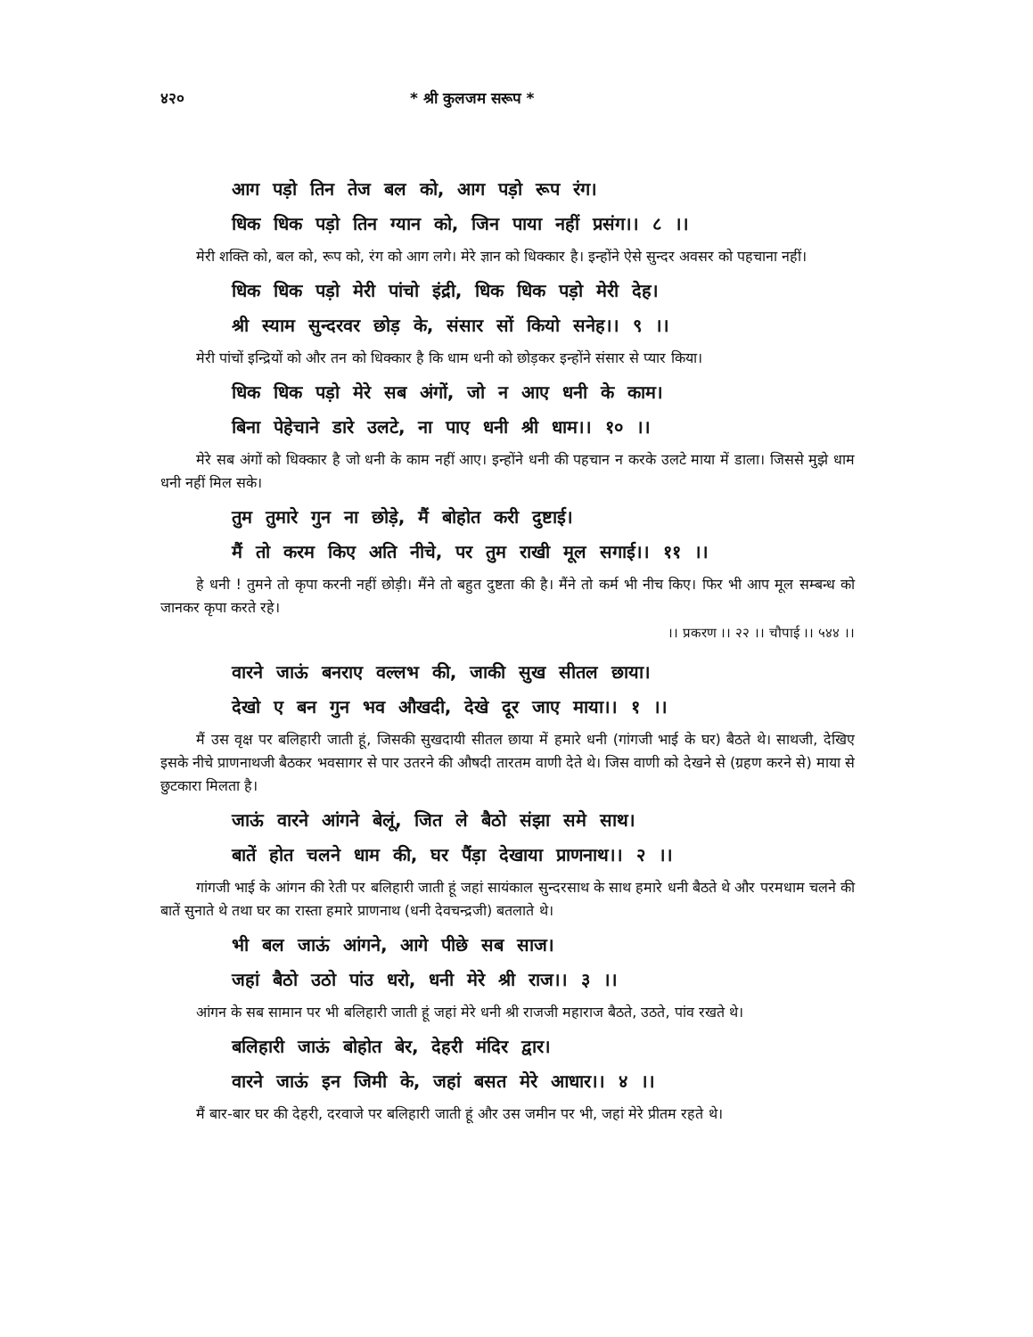४२० * श्री कुलजम सरूप *
आग पड़ो तिन तेज बल को, आग पड़ो रूप रंग।
धिक धिक पड़ो तिन ग्यान को, जिन पाया नहीं प्रसंग।। ८ ।।
मेरी शक्ति को, बल को, रूप को, रंग को आग लगे। मेरे ज्ञान को धिक्कार है। इन्होंने ऐसे सुन्दर अवसर को पहचाना नहीं।
धिक धिक पड़ो मेरी पांचो इंद्री, धिक धिक पड़ो मेरी देह।
श्री स्याम सुन्दरवर छोड़ के, संसार सों कियो सनेह।। ९ ।।
मेरी पांचों इन्द्रियों को और तन को धिक्कार है कि धाम धनी को छोड़कर इन्होंने संसार से प्यार किया।
धिक धिक पड़ो मेरे सब अंगों, जो न आए धनी के काम।
बिना पेहेचाने डारे उलटे, ना पाए धनी श्री धाम।। १० ।।
मेरे सब अंगों को धिक्कार है जो धनी के काम नहीं आए। इन्होंने धनी की पहचान न करके उलटे माया में डाला। जिससे मुझे धाम धनी नहीं मिल सके।
तुम तुमारे गुन ना छोड़े, मैं बोहोत करी दुष्टाई।
मैं तो करम किए अति नीचे, पर तुम राखी मूल सगाई।। ११ ।।
हे धनी ! तुमने तो कृपा करनी नहीं छोड़ी। मैंने तो बहुत दुष्टता की है। मैंने तो कर्म भी नीच किए। फिर भी आप मूल सम्बन्ध को जानकर कृपा करते रहे।
।। प्रकरण ।। २२ ।। चौपाई ।। ५४४ ।।
वारने जाऊं बनराए वल्लभ की, जाकी सुख सीतल छाया।
देखो ए बन गुन भव औखदी, देखे दूर जाए माया।। १ ।।
मैं उस वृक्ष पर बलिहारी जाती हूं, जिसकी सुखदायी सीतल छाया में हमारे धनी (गांगजी भाई के घर) बैठते थे। साथजी, देखिए इसके नीचे प्राणनाथजी बैठकर भवसागर से पार उतरने की औषदी तारतम वाणी देते थे। जिस वाणी को देखने से (ग्रहण करने से) माया से छुटकारा मिलता है।
जाऊं वारने आंगने बेलूं, जित ले बैठो संझा समे साथ।
बातें होत चलने धाम की, घर पैंड़ा देखाया प्राणनाथ।। २ ।।
गांगजी भाई के आंगन की रेती पर बलिहारी जाती हूं जहां सायंकाल सुन्दरसाथ के साथ हमारे धनी बैठते थे और परमधाम चलने की बातें सुनाते थे तथा घर का रास्ता हमारे प्राणनाथ (धनी देवचन्द्रजी) बतलाते थे।
भी बल जाऊं आंगने, आगे पीछे सब साज।
जहां बैठो उठो पांउ धरो, धनी मेरे श्री राज।। ३ ।।
आंगन के सब सामान पर भी बलिहारी जाती हूं जहां मेरे धनी श्री राजजी महाराज बैठते, उठते, पांव रखते थे।
बलिहारी जाऊं बोहोत बेर, देहरी मंदिर द्वार।
वारने जाऊं इन जिमी के, जहां बसत मेरे आधार।। ४ ।।
मैं बार-बार घर की देहरी, दरवाजे पर बलिहारी जाती हूं और उस जमीन पर भी, जहां मेरे प्रीतम रहते थे।